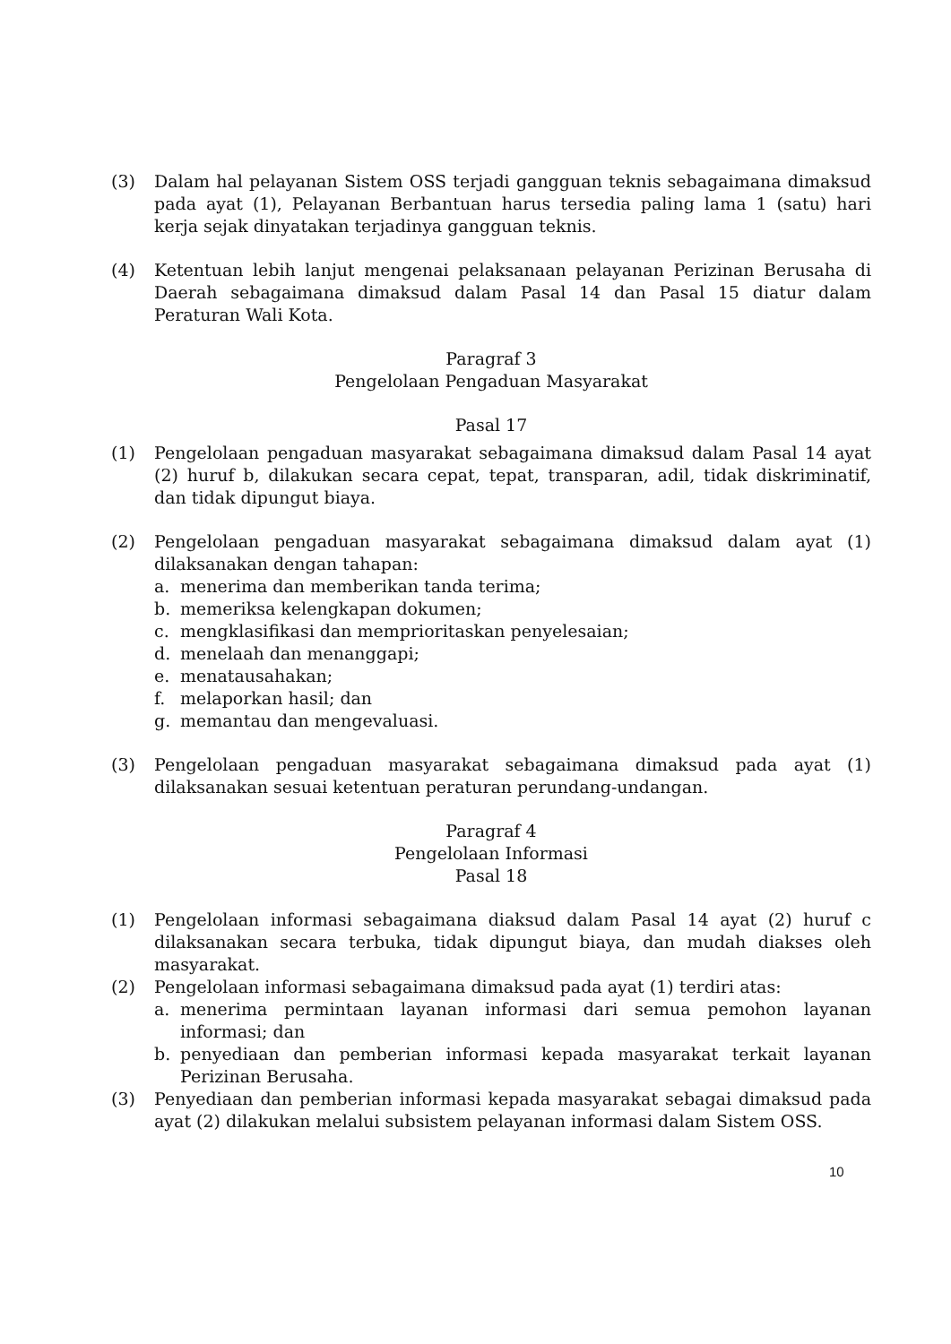(3) Dalam hal pelayanan Sistem OSS terjadi gangguan teknis sebagaimana dimaksud pada ayat (1), Pelayanan Berbantuan harus tersedia paling lama 1 (satu) hari kerja sejak dinyatakan terjadinya gangguan teknis.
(4) Ketentuan lebih lanjut mengenai pelaksanaan pelayanan Perizinan Berusaha di Daerah sebagaimana dimaksud dalam Pasal 14 dan Pasal 15 diatur dalam Peraturan Wali Kota.
Paragraf 3
Pengelolaan Pengaduan Masyarakat
Pasal 17
(1) Pengelolaan pengaduan masyarakat sebagaimana dimaksud dalam Pasal 14 ayat (2) huruf b, dilakukan secara cepat, tepat, transparan, adil, tidak diskriminatif, dan tidak dipungut biaya.
(2) Pengelolaan pengaduan masyarakat sebagaimana dimaksud dalam ayat (1) dilaksanakan dengan tahapan:
a. menerima dan memberikan tanda terima;
b. memeriksa kelengkapan dokumen;
c. mengklasifikasi dan memprioritaskan penyelesaian;
d. menelaah dan menanggapi;
e. menatausahakan;
f. melaporkan hasil; dan
g. memantau dan mengevaluasi.
(3) Pengelolaan pengaduan masyarakat sebagaimana dimaksud pada ayat (1) dilaksanakan sesuai ketentuan peraturan perundang-undangan.
Paragraf 4
Pengelolaan Informasi
Pasal 18
(1) Pengelolaan informasi sebagaimana diaksud dalam Pasal 14 ayat (2) huruf c dilaksanakan secara terbuka, tidak dipungut biaya, dan mudah diakses oleh masyarakat.
(2) Pengelolaan informasi sebagaimana dimaksud pada ayat (1) terdiri atas:
a. menerima permintaan layanan informasi dari semua pemohon layanan informasi; dan
b. penyediaan dan pemberian informasi kepada masyarakat terkait layanan Perizinan Berusaha.
(3) Penyediaan dan pemberian informasi kepada masyarakat sebagai dimaksud pada ayat (2) dilakukan melalui subsistem pelayanan informasi dalam Sistem OSS.
10